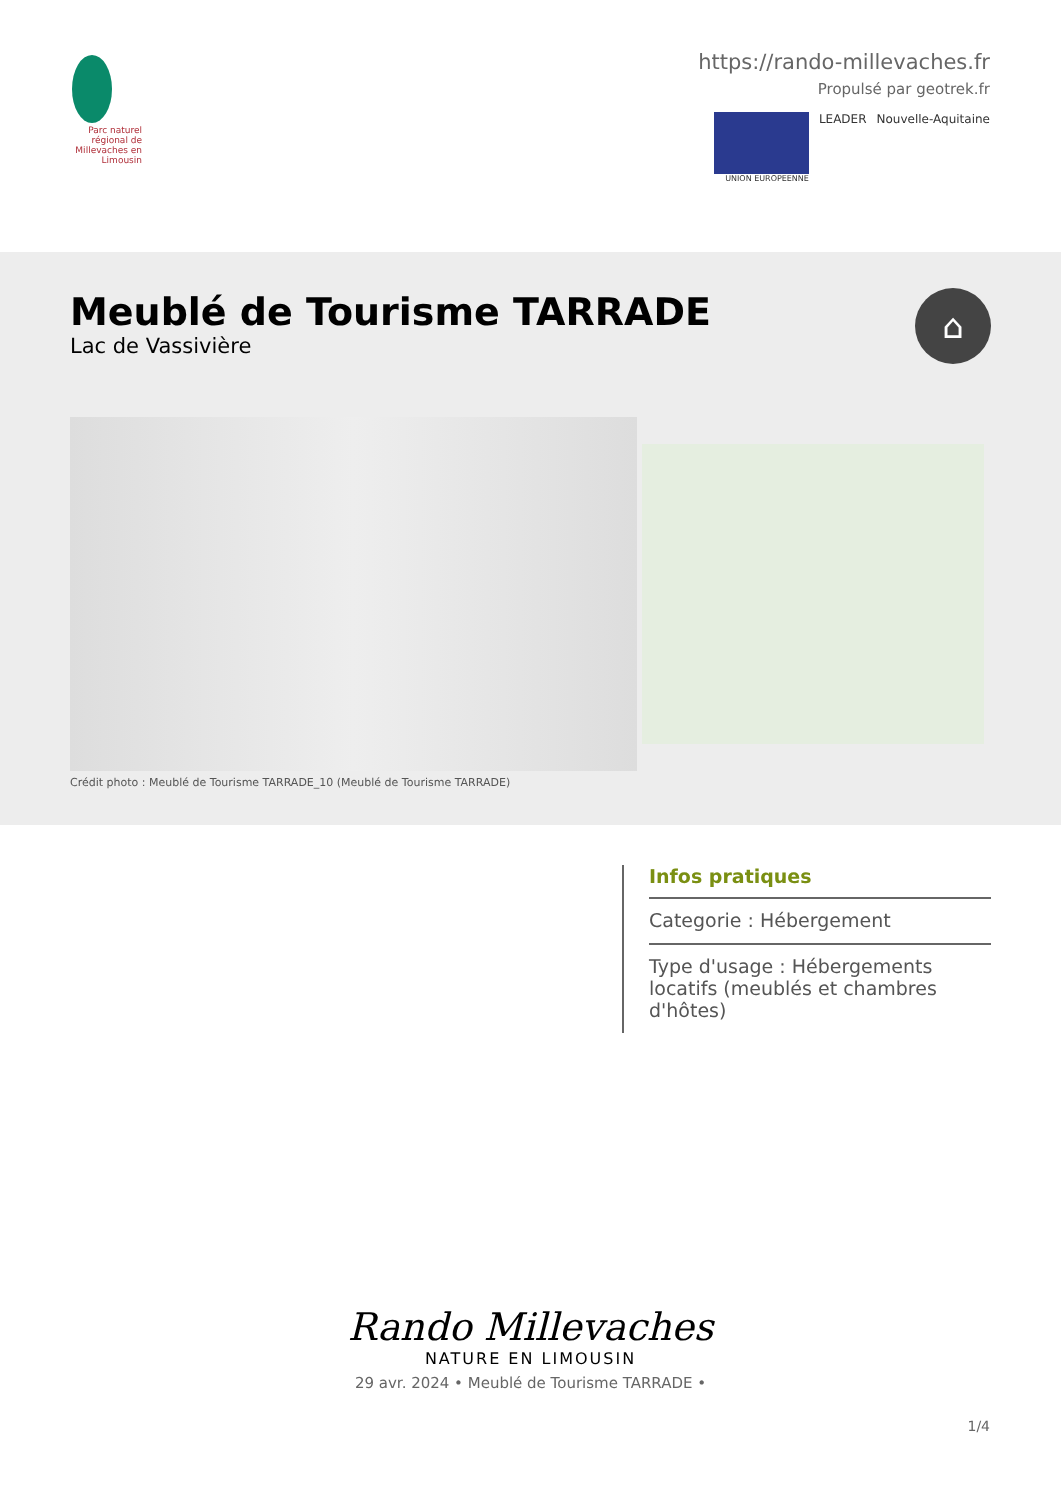Parc naturel régional de Millevaches en Limousin
https://rando-millevaches.fr
Propulsé par geotrek.fr
UNION EUROPEENNE
LEADER Nouvelle-Aquitaine
Meublé de Tourisme TARRADE
Lac de Vassivière
⌂
Crédit photo : Meublé de Tourisme TARRADE_10 (Meublé de Tourisme TARRADE)
Infos pratiques
Categorie : Hébergement
Type d'usage : Hébergements locatifs (meublés et chambres d'hôtes)
Rando Millevaches
NATURE EN LIMOUSIN
29 avr. 2024 • Meublé de Tourisme TARRADE •
1/4